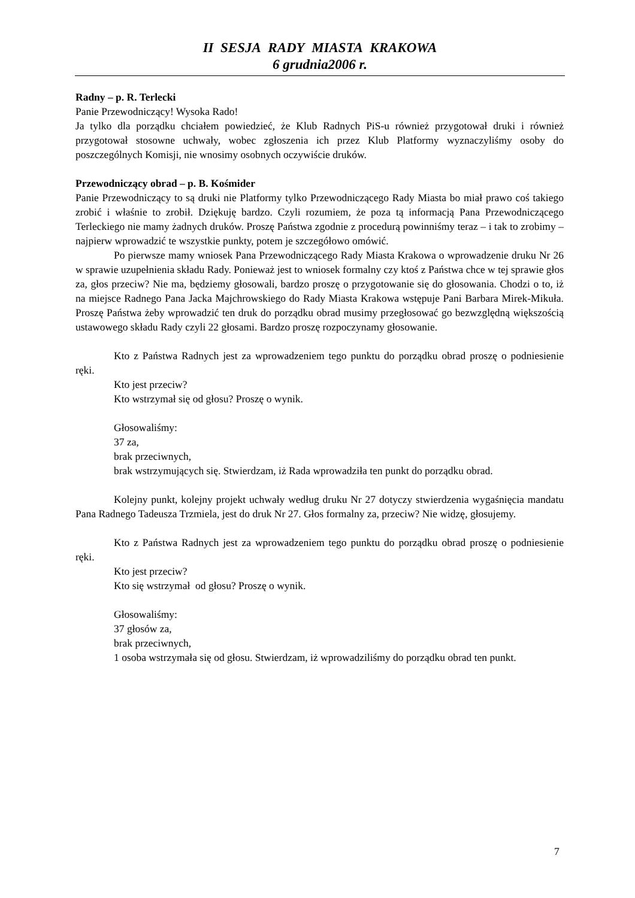II SESJA RADY MIASTA KRAKOWA
6 grudnia2006 r.
Radny – p. R. Terlecki
Panie Przewodniczący! Wysoka Rado!
Ja tylko dla porządku chciałem powiedzieć, że Klub Radnych PiS-u również przygotował druki i również przygotował stosowne uchwały, wobec zgłoszenia ich przez Klub Platformy wyznaczyliśmy osoby do poszczególnych Komisji, nie wnosimy osobnych oczywiście druków.
Przewodniczący obrad – p. B. Kośmider
Panie Przewodniczący to są druki nie Platformy tylko Przewodniczącego Rady Miasta bo miał prawo coś takiego zrobić i właśnie to zrobił. Dziękuję bardzo. Czyli rozumiem, że poza tą informacją Pana Przewodniczącego Terleckiego nie mamy żadnych druków. Proszę Państwa zgodnie z procedurą powinniśmy teraz – i tak to zrobimy – najpierw wprowadzić te wszystkie punkty, potem je szczegółowo omówić.
Po pierwsze mamy wniosek Pana Przewodniczącego Rady Miasta Krakowa o wprowadzenie druku Nr 26 w sprawie uzupełnienia składu Rady. Ponieważ jest to wniosek formalny czy ktoś z Państwa chce w tej sprawie głos za, głos przeciw? Nie ma, będziemy głosowali, bardzo proszę o przygotowanie się do głosowania. Chodzi o to, iż na miejsce Radnego Pana Jacka Majchrowskiego do Rady Miasta Krakowa wstępuje Pani Barbara Mirek-Mikuła. Proszę Państwa żeby wprowadzić ten druk do porządku obrad musimy przegłosować go bezwzględną większością ustawowego składu Rady czyli 22 głosami. Bardzo proszę rozpoczynamy głosowanie.
Kto z Państwa Radnych jest za wprowadzeniem tego punktu do porządku obrad proszę o podniesienie ręki.
Kto jest przeciw?
Kto wstrzymał się od głosu? Proszę o wynik.
Głosowaliśmy:
37 za,
brak przeciwnych,
brak wstrzymujących się. Stwierdzam, iż Rada wprowadziła ten punkt do porządku obrad.
Kolejny punkt, kolejny projekt uchwały według druku Nr 27 dotyczy stwierdzenia wygaśnięcia mandatu Pana Radnego Tadeusza Trzmiela, jest do druk Nr 27. Głos formalny za, przeciw? Nie widzę, głosujemy.
Kto z Państwa Radnych jest za wprowadzeniem tego punktu do porządku obrad proszę o podniesienie ręki.
Kto jest przeciw?
Kto się wstrzymał od głosu? Proszę o wynik.
Głosowaliśmy:
37 głosów za,
brak przeciwnych,
1 osoba wstrzymała się od głosu. Stwierdzam, iż wprowadziliśmy do porządku obrad ten punkt.
7